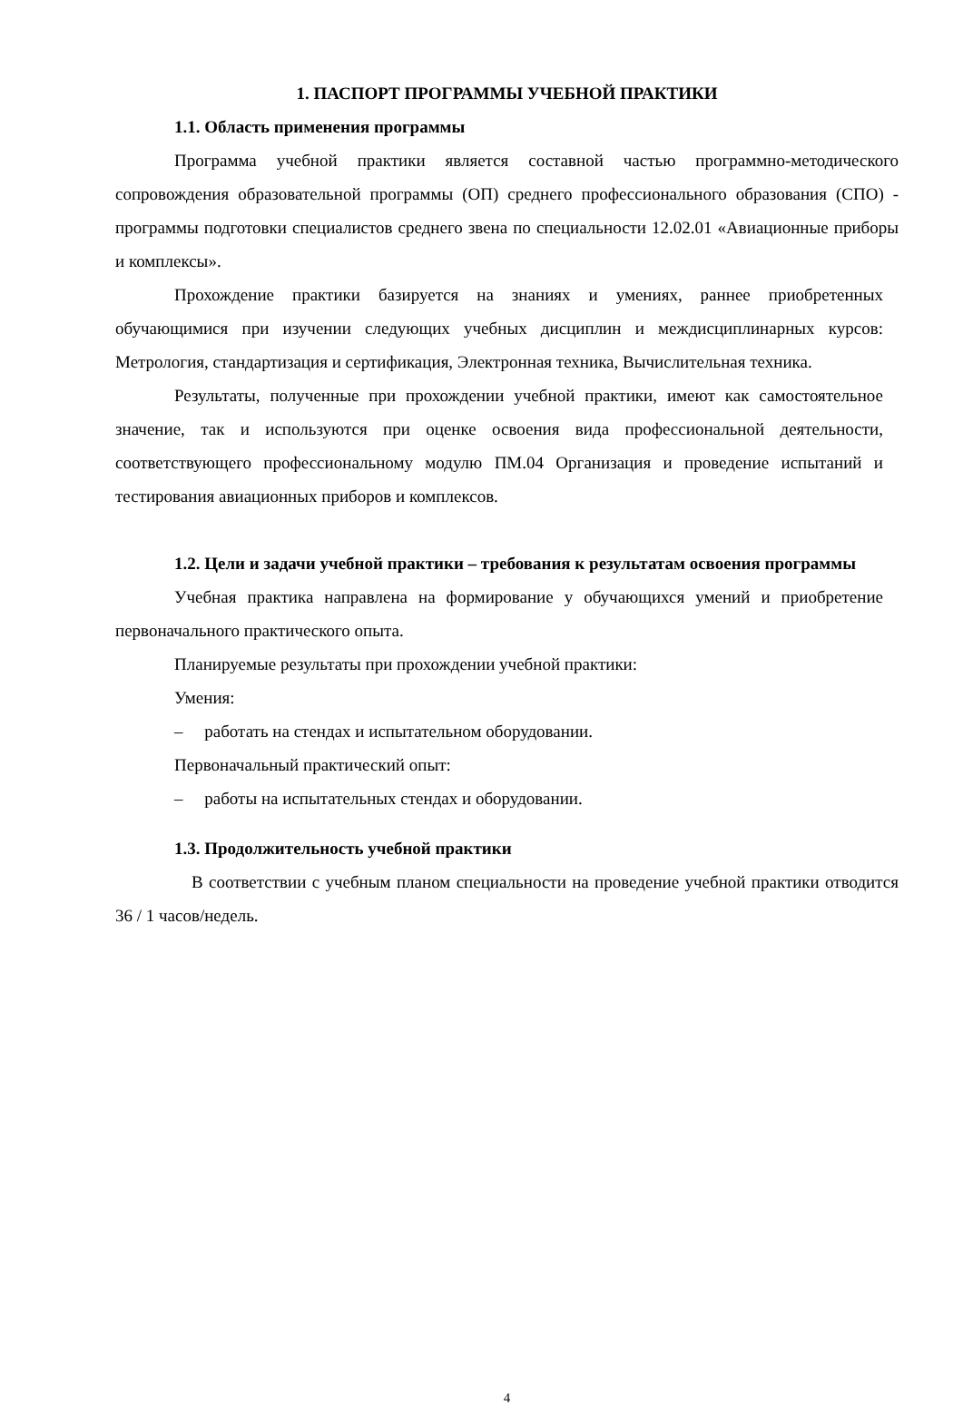1. ПАСПОРТ ПРОГРАММЫ УЧЕБНОЙ ПРАКТИКИ
1.1. Область применения программы
Программа учебной практики является составной частью программно-методического сопровождения образовательной программы (ОП) среднего профессионального образования (СПО) - программы подготовки специалистов среднего звена по специальности 12.02.01 «Авиационные приборы и комплексы».
Прохождение практики базируется на знаниях и умениях, раннее приобретенных обучающимися при изучении следующих учебных дисциплин и междисциплинарных курсов: Метрология, стандартизация и сертификация, Электронная техника, Вычислительная техника.
Результаты, полученные при прохождении учебной практики, имеют как самостоятельное значение, так и используются при оценке освоения вида профессиональной деятельности, соответствующего профессиональному модулю ПМ.04 Организация и проведение испытаний и тестирования авиационных приборов и комплексов.
1.2. Цели и задачи учебной практики – требования к результатам освоения программы
Учебная практика направлена на формирование у обучающихся умений и приобретение первоначального практического опыта.
Планируемые результаты при прохождении учебной практики:
Умения:
– работать на стендах и испытательном оборудовании.
Первоначальный практический опыт:
– работы на испытательных стендах и оборудовании.
1.3. Продолжительность учебной практики
В соответствии с учебным планом специальности на проведение учебной практики отводится 36 / 1 часов/недель.
4